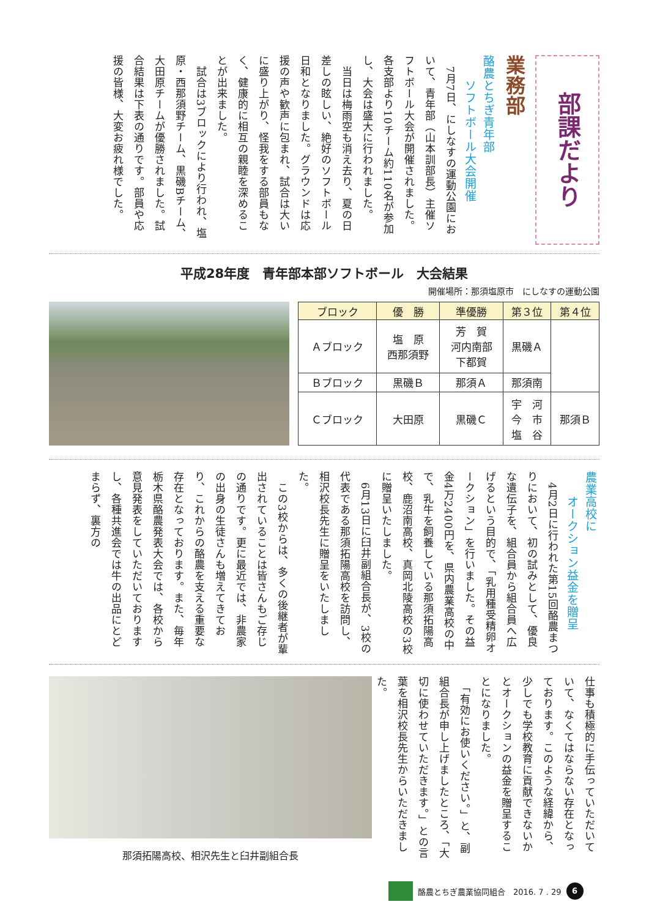部課だより
業務部
酪農とちぎ青年部
　　ソフトボール大会開催
　7月7日、にしなすの運動公園において、青年部（山本訓部長）主催ソフトボール大会が開催されました。各支部より10チーム約110名が参加し、大会は盛大に行われました。
　当日は梅雨空も消え去り、夏の日差しの眩しい、絶好のソフトボール日和となりました。グラウンドは応援の声や歓声に包まれ、試合は大いに盛り上がり、怪我をする部員もなく、健康的に相互の親睦を深めることが出来ました。
　試合は3ブロックにより行われ、塩原・西那須野チーム、黒磯Bチーム、大田原チームが優勝されました。試合結果は下表の通りです。部員や応援の皆様、大変お疲れ様でした。
平成28年度　青年部本部ソフトボール　大会結果
開催場所：那須塩原市　にしなすの運動公園
| ブロック | 優 勝 | 準優勝 | 第３位 | 第４位 |
| --- | --- | --- | --- | --- |
| Ａブロック | 塩 原 西那須野 | 芳 賀 河内南部 下都賀 | 黒磯Ａ | |
| Ｂブロック | 黒磯Ｂ | 那須Ａ | 那須南 | |
| Ｃブロック | 大田原 | 黒磯Ｃ | 宇 河 今 市 塩 谷 | 那須Ｂ |
農業高校に
　　オークション益金を贈呈
　4月2日に行われた第15回酪農まつりにおいて、初の試みとして、優良な遺伝子を、組合員から組合員へ広げるという目的で、「乳用種受精卵オークション」を行いました。その益金4万2400円を、県内農業高校の中で、乳牛を飼養している那須拓陽高校、鹿沼南高校、真岡北陵高校の3校に贈呈いたしました。
　6月13日に臼井副組合長が、3校の代表である那須拓陽高校を訪問し、相沢校長先生に贈呈をいたしました。
　この3校からは、多くの後継者が輩出されていることは皆さんもご存じの通りです。更に最近では、非農家の出身の生徒さんも増えてきており、これからの酪農を支える重要な存在となっております。また、毎年栃木県酪農発表大会では、各校から意見発表をしていただいておりますし、各種共進会では牛の出品にとどまらず、裏方の
那須拓陽高校、相沢先生と臼井副組合長
仕事も積極的に手伝っていただいていて、なくてはならない存在となっております。このような経緯から、少しでも学校教育に貢献できないかとオークションの益金を贈呈することになりました。
　「有効にお使いください。」と、副組合長が申し上げましたところ、「大切に使わせていただきます。」との言葉を相沢校長先生からいただきました。
酪農とちぎ農業協同組合　2016. 7 . 29 6